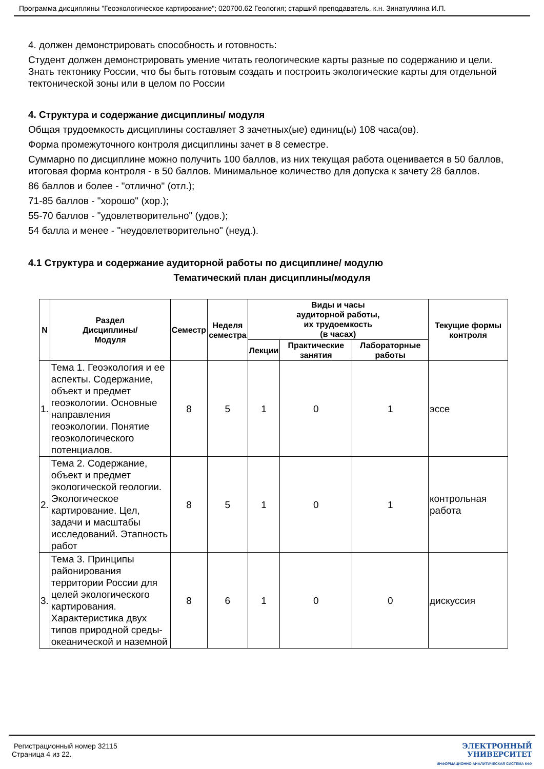Программа дисциплины "Геоэкологическое картирование"; 020700.62 Геология; старший преподаватель, к.н. Зинатуллина И.П.
4. должен демонстрировать способность и готовность:
Студент должен демонстрировать умение читать геологические карты разные по содержанию и цели. Знать тектонику России, что бы быть готовым создать и построить экологические карты для отдельной тектонической зоны или в целом по России
4. Структура и содержание дисциплины/ модуля
Общая трудоемкость дисциплины составляет 3 зачетных(ые) единиц(ы) 108 часа(ов).
Форма промежуточного контроля дисциплины зачет в 8 семестре.
Суммарно по дисциплине можно получить 100 баллов, из них текущая работа оценивается в 50 баллов, итоговая форма контроля - в 50 баллов. Минимальное количество для допуска к зачету 28 баллов.
86 баллов и более - "отлично" (отл.);
71-85 баллов - "хорошо" (хор.);
55-70 баллов - "удовлетворительно" (удов.);
54 балла и менее - "неудовлетворительно" (неуд.).
4.1 Структура и содержание аудиторной работы по дисциплине/ модулю
Тематический план дисциплины/модуля
| N | Раздел Дисциплины/ Модуля | Семестр | Неделя семестра | Виды и часы аудиторной работы, их трудоемкость (в часах) | | | Текущие формы контроля |
| --- | --- | --- | --- | --- | --- | --- | --- |
| | | | | Лекции | Практические занятия | Лабораторные работы | |
| 1. | Тема 1. Геоэкология и ее аспекты. Содержание, объект и предмет геоэкологии. Основные направления геоэкологии. Понятие геоэкологического потенциалов. | 8 | 5 | 1 | 0 | 1 | эссе |
| 2. | Тема 2. Содержание, объект и предмет экологической геологии. Экологическое картирование. Цел, задачи и масштабы исследований. Этапность работ | 8 | 5 | 1 | 0 | 1 | контрольная работа |
| 3. | Тема 3. Принципы районирования территории России для целей экологического картирования. Характеристика двух типов природной среды-океанической и наземной | 8 | 6 | 1 | 0 | 0 | дискуссия |
Регистрационный номер 32115
Страница 4 из 22.
ЭЛЕКТРОННЫЙ
УНИВЕРСИТЕТ
ИНФОРМАЦИОННО АНАЛИТИЧЕСКАЯ СИСТЕМА КФУ